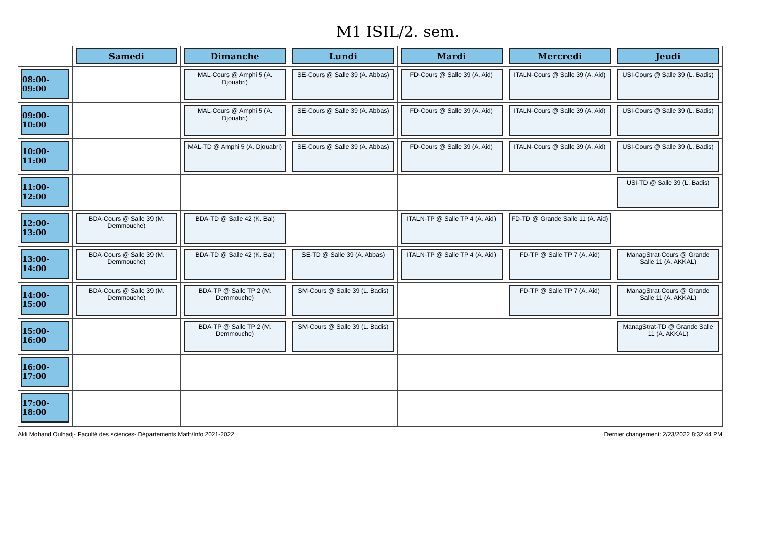M1 ISIL/2. sem.
| | Samedi | Dimanche | Lundi | Mardi | Mercredi | Jeudi |
| --- | --- | --- | --- | --- | --- | --- |
| 08:00-09:00 | | MAL-Cours @ Amphi 5 (A. Djouabri) | SE-Cours @ Salle 39 (A. Abbas) | FD-Cours @ Salle 39 (A. Aid) | ITALN-Cours @ Salle 39 (A. Aid) | USI-Cours @ Salle 39 (L. Badis) |
| 09:00-10:00 | | MAL-Cours @ Amphi 5 (A. Djouabri) | SE-Cours @ Salle 39 (A. Abbas) | FD-Cours @ Salle 39 (A. Aid) | ITALN-Cours @ Salle 39 (A. Aid) | USI-Cours @ Salle 39 (L. Badis) |
| 10:00-11:00 | | MAL-TD @ Amphi 5 (A. Djouabri) | SE-Cours @ Salle 39 (A. Abbas) | FD-Cours @ Salle 39 (A. Aid) | ITALN-Cours @ Salle 39 (A. Aid) | USI-Cours @ Salle 39 (L. Badis) |
| 11:00-12:00 | | | | | | USI-TD @ Salle 39 (L. Badis) |
| 12:00-13:00 | BDA-Cours @ Salle 39 (M. Demmouche) | BDA-TD @ Salle 42 (K. Bal) | | ITALN-TP @ Salle TP 4 (A. Aid) | FD-TD @ Grande Salle 11 (A. Aid) | |
| 13:00-14:00 | BDA-Cours @ Salle 39 (M. Demmouche) | BDA-TD @ Salle 42 (K. Bal) | SE-TD @ Salle 39 (A. Abbas) | ITALN-TP @ Salle TP 4 (A. Aid) | FD-TP @ Salle TP 7 (A. Aid) | ManagStrat-Cours @ Grande Salle 11 (A. AKKAL) |
| 14:00-15:00 | BDA-Cours @ Salle 39 (M. Demmouche) | BDA-TP @ Salle TP 2 (M. Demmouche) | SM-Cours @ Salle 39 (L. Badis) | | FD-TP @ Salle TP 7 (A. Aid) | ManagStrat-Cours @ Grande Salle 11 (A. AKKAL) |
| 15:00-16:00 | | BDA-TP @ Salle TP 2 (M. Demmouche) | SM-Cours @ Salle 39 (L. Badis) | | | ManagStrat-TD @ Grande Salle 11 (A. AKKAL) |
| 16:00-17:00 | | | | | | |
| 17:00-18:00 | | | | | | |
Akli Mohand Oulhadj- Faculté des sciences- Départements Math/Info 2021-2022 Dernier changement: 2/23/2022 8:32:44 PM